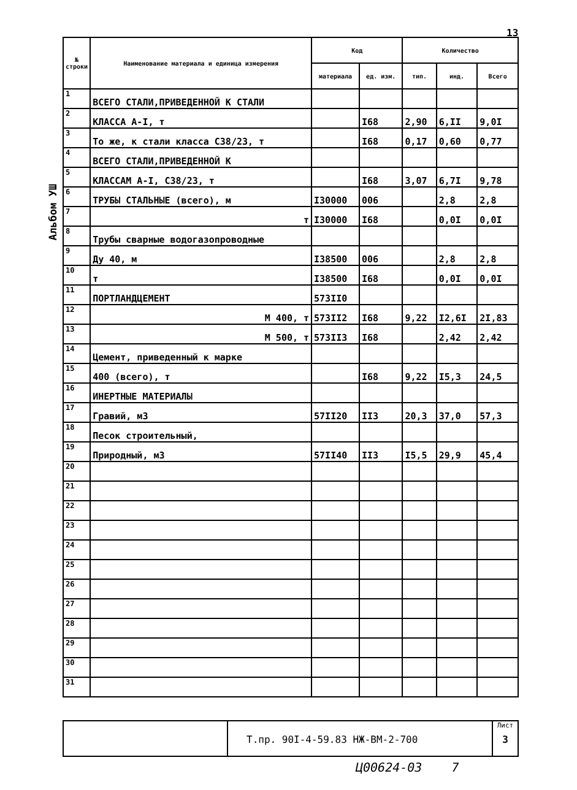13
Альбом УШ
| № строки | Наименование материала и единица измерения | Код | | Количество | | |
| --- | --- | --- | --- | --- | --- | --- |
| | | материала | ед. изм. | тип. | инд. | Всего |
| 1 | ВСЕГО СТАЛИ,ПРИВЕДЕННОЙ К СТАЛИ | | | | | |
| 2 | КЛАССА А-I, т | | I68 | 2,90 | 6,II | 9,0I |
| 3 | То же, к стали класса С38/23, т | | I68 | 0,17 | 0,60 | 0,77 |
| 4 | ВСЕГО СТАЛИ,ПРИВЕДЕННОЙ К | | | | | |
| 5 | КЛАССАМ А-I, С38/23, т | | I68 | 3,07 | 6,7I | 9,78 |
| 6 | ТРУБЫ СТАЛЬНЫЕ (всего), м | I30000 | 006 | | 2,8 | 2,8 |
| 7 | т | I30000 | I68 | | 0,0I | 0,0I |
| 8 | Трубы сварные водогазопроводные | | | | | |
| 9 | Ду 40, м | I38500 | 006 | | 2,8 | 2,8 |
| 10 | т | I38500 | I68 | | 0,0I | 0,0I |
| 11 | ПОРТЛАНДЦЕМЕНТ | 573II0 | | | | |
| 12 | М 400, т | 573II2 | I68 | 9,22 | I2,6I | 2I,83 |
| 13 | М 500, т | 573II3 | I68 | | 2,42 | 2,42 |
| 14 | Цемент, приведенный к марке | | | | | |
| 15 | 400 (всего), т | | I68 | 9,22 | I5,3 | 24,5 |
| 16 | ИНЕРТНЫЕ МАТЕРИАЛЫ | | | | | |
| 17 | Гравий, м3 | 57II20 | II3 | 20,3 | 37,0 | 57,3 |
| 18 | Песок строительный, | | | | | |
| 19 | Природный, м3 | 57II40 | II3 | I5,5 | 29,9 | 45,4 |
| 20 | | | | | | |
| 21 | | | | | | |
| 22 | | | | | | |
| 23 | | | | | | |
| 24 | | | | | | |
| 25 | | | | | | |
| 26 | | | | | | |
| 27 | | | | | | |
| 28 | | | | | | |
| 29 | | | | | | |
| 30 | | | | | | |
| 31 | | | | | | |
Т.пр. 90I-4-59.83 НЖ-ВМ-2-700
Лист
3
Ц00624-03 7